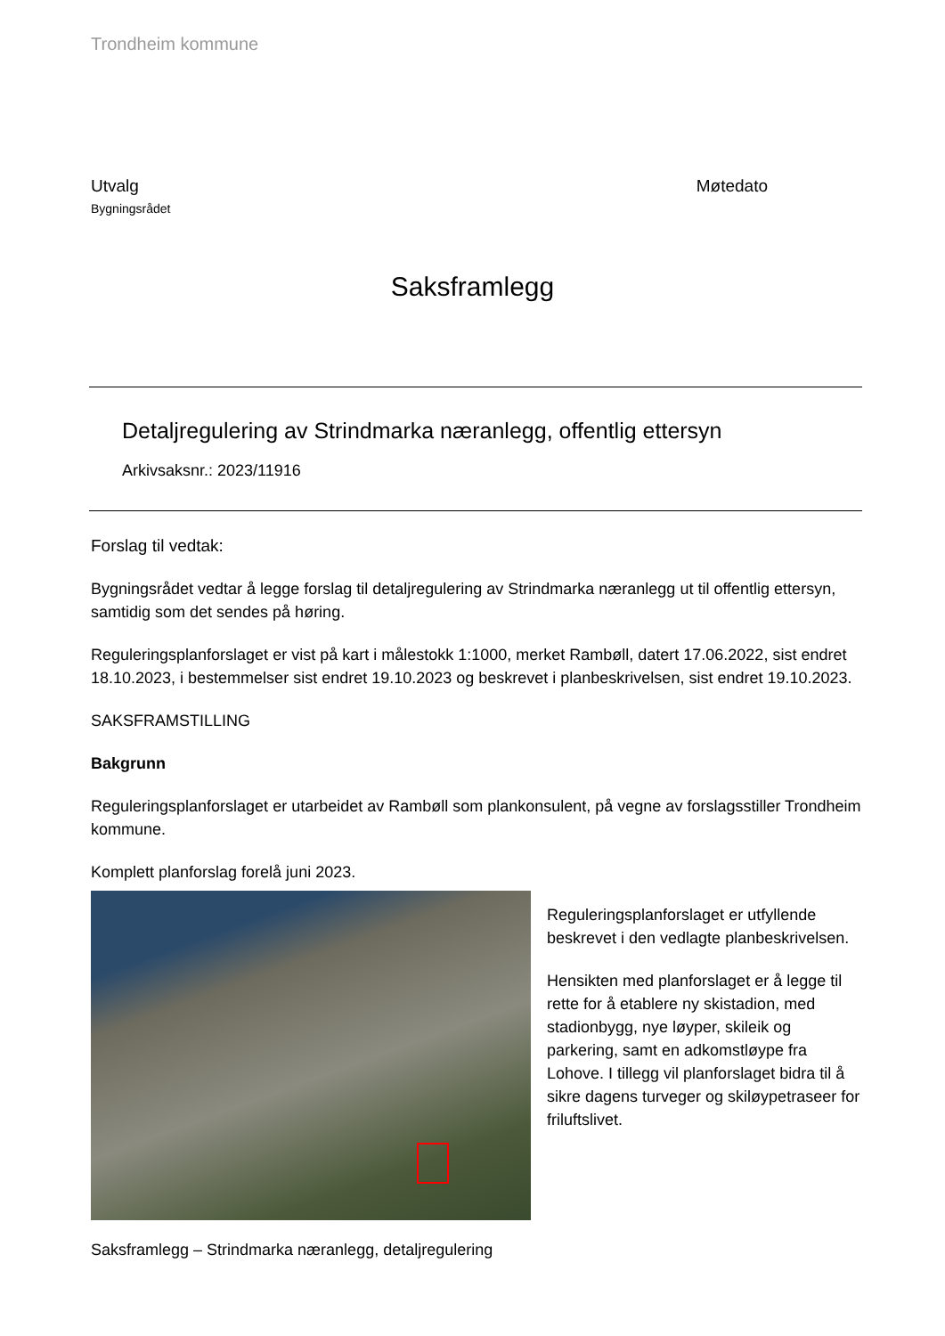Trondheim kommune
Utvalg
Bygningsrådet
Møtedato
Saksframlegg
Detaljregulering av Strindmarka næranlegg, offentlig ettersyn
Arkivsaksnr.: 2023/11916
Forslag til vedtak:
Bygningsrådet vedtar å legge forslag til detaljregulering av Strindmarka næranlegg ut til offentlig ettersyn, samtidig som det sendes på høring.
Reguleringsplanforslaget er vist på kart i målestokk 1:1000, merket Rambøll, datert 17.06.2022, sist endret 18.10.2023, i bestemmelser sist endret 19.10.2023 og beskrevet i planbeskrivelsen, sist endret 19.10.2023.
SAKSFRAMSTILLING
Bakgrunn
Reguleringsplanforslaget er utarbeidet av Rambøll som plankonsulent, på vegne av forslagsstiller Trondheim kommune.
Komplett planforslag forelå juni 2023.
Reguleringsplanforslaget er utfyllende beskrevet i den vedlagte planbeskrivelsen.
Hensikten med planforslaget er å legge til rette for å etablere ny skistadion, med stadionbygg, nye løyper, skileik og parkering, samt en adkomstløype fra Lohove. I tillegg vil planforslaget bidra til å sikre dagens turveger og skiløypetraseer for friluftslivet.
Saksframlegg – Strindmarka næranlegg, detaljregulering